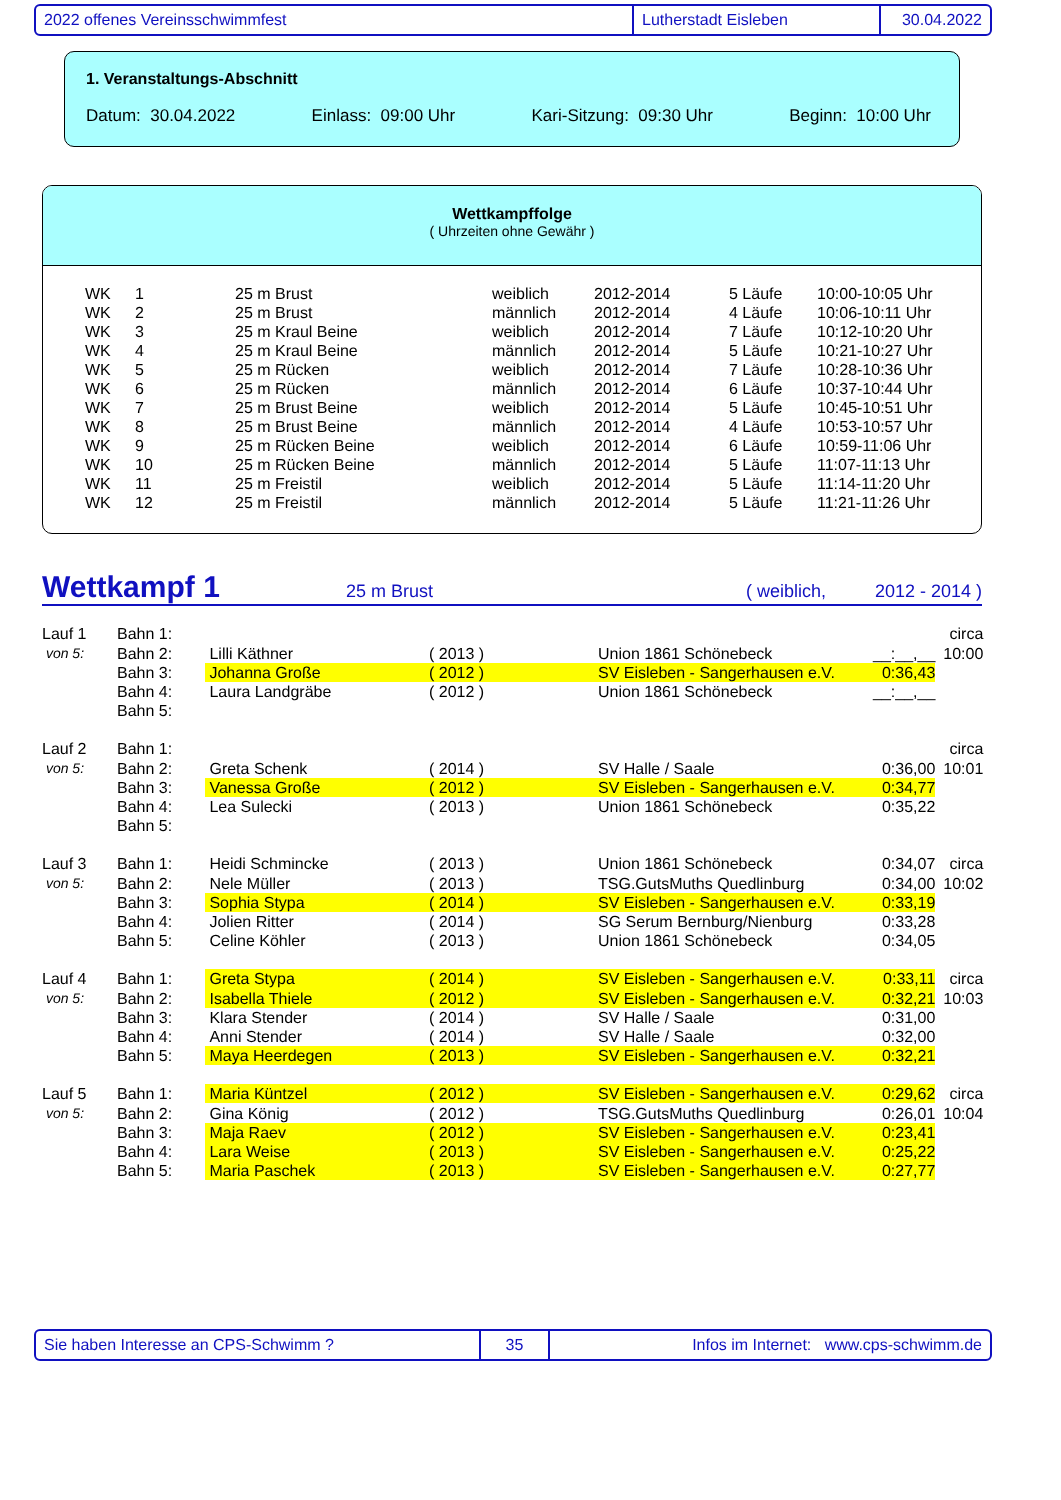2022 offenes Vereinsschwimmfest Lutherstadt Eisleben 30.04.2022
1. Veranstaltungs-Abschnitt
Datum: 30.04.2022 Einlass: 09:00 Uhr Kari-Sitzung: 09:30 Uhr Beginn: 10:00 Uhr
Wettkampffolge
( Uhrzeiten ohne Gewähr )
| WK | 1 | 25 m Brust | weiblich | 2012-2014 | 5 Läufe | 10:00-10:05 Uhr |
| WK | 2 | 25 m Brust | männlich | 2012-2014 | 4 Läufe | 10:06-10:11 Uhr |
| WK | 3 | 25 m Kraul Beine | weiblich | 2012-2014 | 7 Läufe | 10:12-10:20 Uhr |
| WK | 4 | 25 m Kraul Beine | männlich | 2012-2014 | 5 Läufe | 10:21-10:27 Uhr |
| WK | 5 | 25 m Rücken | weiblich | 2012-2014 | 7 Läufe | 10:28-10:36 Uhr |
| WK | 6 | 25 m Rücken | männlich | 2012-2014 | 6 Läufe | 10:37-10:44 Uhr |
| WK | 7 | 25 m Brust Beine | weiblich | 2012-2014 | 5 Läufe | 10:45-10:51 Uhr |
| WK | 8 | 25 m Brust Beine | männlich | 2012-2014 | 4 Läufe | 10:53-10:57 Uhr |
| WK | 9 | 25 m Rücken Beine | weiblich | 2012-2014 | 6 Läufe | 10:59-11:06 Uhr |
| WK | 10 | 25 m Rücken Beine | männlich | 2012-2014 | 5 Läufe | 11:07-11:13 Uhr |
| WK | 11 | 25 m Freistil | weiblich | 2012-2014 | 5 Läufe | 11:14-11:20 Uhr |
| WK | 12 | 25 m Freistil | männlich | 2012-2014 | 5 Läufe | 11:21-11:26 Uhr |
Wettkampf 1
25 m Brust ( weiblich, 2012 - 2014 )
| Lauf 1 | Bahn 1: | | | | | circa |
| von 5: | Bahn 2: | Lilli Käthner | ( 2013 ) | Union 1861 Schönebeck | __:__,__ | 10:00 |
| | Bahn 3: | Johanna Große | ( 2012 ) | SV Eisleben - Sangerhausen e.V. | 0:36,43 | |
| | Bahn 4: | Laura Landgräbe | ( 2012 ) | Union 1861 Schönebeck | __:__,__ | |
| | Bahn 5: | | | | | |
| Lauf 2 | Bahn 1: | | | | | circa |
| von 5: | Bahn 2: | Greta Schenk | ( 2014 ) | SV Halle / Saale | 0:36,00 | 10:01 |
| | Bahn 3: | Vanessa Große | ( 2012 ) | SV Eisleben - Sangerhausen e.V. | 0:34,77 | |
| | Bahn 4: | Lea Sulecki | ( 2013 ) | Union 1861 Schönebeck | 0:35,22 | |
| | Bahn 5: | | | | | |
| Lauf 3 | Bahn 1: | Heidi Schmincke | ( 2013 ) | Union 1861 Schönebeck | 0:34,07 | circa |
| von 5: | Bahn 2: | Nele Müller | ( 2013 ) | TSG.GutsMuths Quedlinburg | 0:34,00 | 10:02 |
| | Bahn 3: | Sophia Stypa | ( 2014 ) | SV Eisleben - Sangerhausen e.V. | 0:33,19 | |
| | Bahn 4: | Jolien Ritter | ( 2014 ) | SG Serum Bernburg/Nienburg | 0:33,28 | |
| | Bahn 5: | Celine Köhler | ( 2013 ) | Union 1861 Schönebeck | 0:34,05 | |
| Lauf 4 | Bahn 1: | Greta Stypa | ( 2014 ) | SV Eisleben - Sangerhausen e.V. | 0:33,11 | circa |
| von 5: | Bahn 2: | Isabella Thiele | ( 2012 ) | SV Eisleben - Sangerhausen e.V. | 0:32,21 | 10:03 |
| | Bahn 3: | Klara Stender | ( 2014 ) | SV Halle / Saale | 0:31,00 | |
| | Bahn 4: | Anni Stender | ( 2014 ) | SV Halle / Saale | 0:32,00 | |
| | Bahn 5: | Maya Heerdegen | ( 2013 ) | SV Eisleben - Sangerhausen e.V. | 0:32,21 | |
| Lauf 5 | Bahn 1: | Maria Küntzel | ( 2012 ) | SV Eisleben - Sangerhausen e.V. | 0:29,62 | circa |
| von 5: | Bahn 2: | Gina König | ( 2012 ) | TSG.GutsMuths Quedlinburg | 0:26,01 | 10:04 |
| | Bahn 3: | Maja Raev | ( 2012 ) | SV Eisleben - Sangerhausen e.V. | 0:23,41 | |
| | Bahn 4: | Lara Weise | ( 2013 ) | SV Eisleben - Sangerhausen e.V. | 0:25,22 | |
| | Bahn 5: | Maria Paschek | ( 2013 ) | SV Eisleben - Sangerhausen e.V. | 0:27,77 | |
Sie haben Interesse an CPS-Schwimm ? 35 Infos im Internet: www.cps-schwimm.de